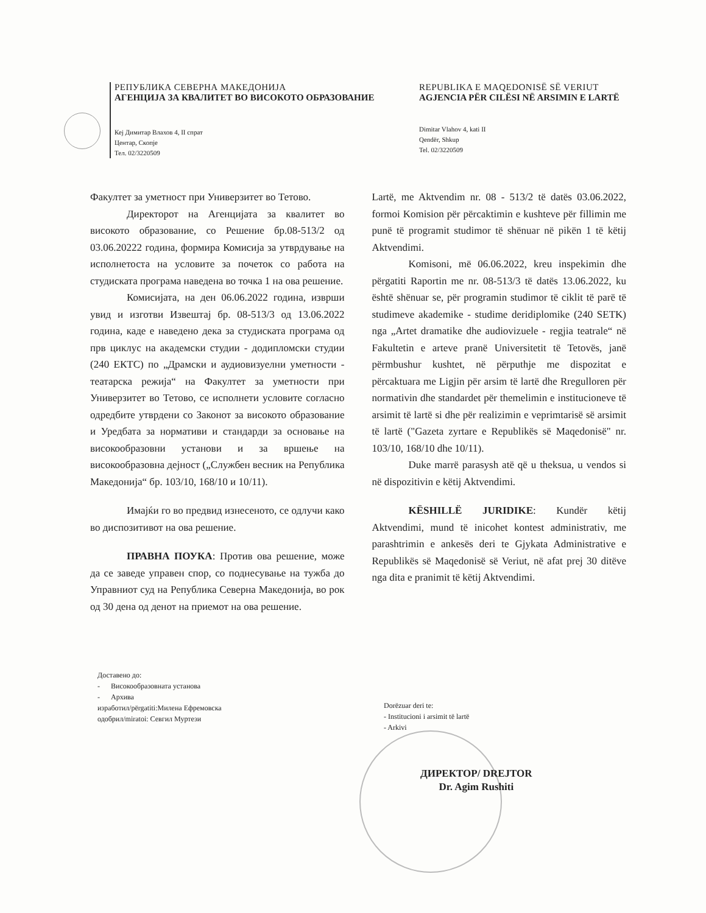РЕПУБЛИКА СЕВЕРНА МАКЕДОНИЈА
АГЕНЦИЈА ЗА КВАЛИТЕТ ВО ВИСОКОТО ОБРАЗОВАНИЕ
Кеј Димитар Влахов 4, II спрат
Центар, Скопје
Тел. 02/3220509
REPUBLIKA E MAQEDONISË SË VERIUT
AGJENCIA PËR CILËSI NË ARSIMIN E LARTË
Dimitar Vlahov 4, kati II
Qendër, Shkup
Tel. 02/3220509
Факултет за уметност при Универзитет во Тетово.
Директорот на Агенцијата за квалитет во високото образование, со Решение бр.08-513/2 од 03.06.20222 година, формира Комисија за утврдување на исполнетоста на условите за почеток со работа на студиската програма наведена во точка 1 на ова решение.
Комисијата, на ден 06.06.2022 година, изврши увид и изготви Извештај бр. 08-513/3 од 13.06.2022 година, каде е наведено дека за студиската програма од прв циклус на академски студии - додипломски студии (240 ЕКТС) по „Драмски и аудиовизуелни уметности - театарска режија“ на Факултет за уметности при Универзитет во Тетово, се исполнети условите согласно одредбите утврдени со Законот за високото образование и Уредбата за нормативи и стандарди за основање на високообразовни установи и за вршење на високообразовна дејност („Службен весник на Република Македонија“ бр. 103/10, 168/10 и 10/11).
Имајќи го во предвид изнесеното, се одлучи како во диспозитивот на ова решение.
ПРАВНА ПОУКА: Против ова решение, може да се заведе управен спор, со поднесување на тужба до Управниот суд на Република Северна Македонија, во рок од 30 дена од денот на приемот на ова решение.
Lartë, me Aktvendim nr. 08 - 513/2 të datës 03.06.2022, formoi Komision për përcaktimin e kushteve për fillimin me punë të programit studimor të shënuar në pikën 1 të këtij Aktvendimi.
Komisoni, më 06.06.2022, kreu inspekimin dhe përgatiti Raportin me nr. 08-513/3 të datës 13.06.2022, ku është shënuar se, për programin studimor të ciklit të parë të studimeve akademike - studime deridiplomike (240 SETK) nga „Artet dramatike dhe audiovizuele - regjia teatrale“ në Fakultetin e arteve pranë Universitetit të Tetovës, janë përmbushur kushtet, në përputhje me dispozitat e përcaktuara me Ligjin për arsim të lartë dhe Rregulloren për normativin dhe standardet për themelimin e institucioneve të arsimit të lartë si dhe për realizimin e veprimtarisë së arsimit të lartë ("Gazeta zyrtare e Republikës së Maqedonisë" nr. 103/10, 168/10 dhe 10/11).
Duke marrë parasysh atë që u theksua, u vendos si në dispozitivin e këtij Aktvendimi.
KËSHILLË JURIDIKE: Kundër këtij Aktvendimi, mund të inicohet kontest administrativ, me parashtrimin e ankesës deri te Gjykata Administrative e Republikës së Maqedonisë së Veriut, në afat prej 30 ditëve nga dita e pranimit të këtij Aktvendimi.
Доставено до:
- Високообразовната установа
- Архива
изработил/përgatiti:Милена Ефремовска
одобрил/miratoi: Севгил Муртези
Dorëzuar deri te:
- Institucioni i arsimit të lartë
- Arkivi
ДИРЕКТОР/ DREJTOR
Dr. Agim Rushiti